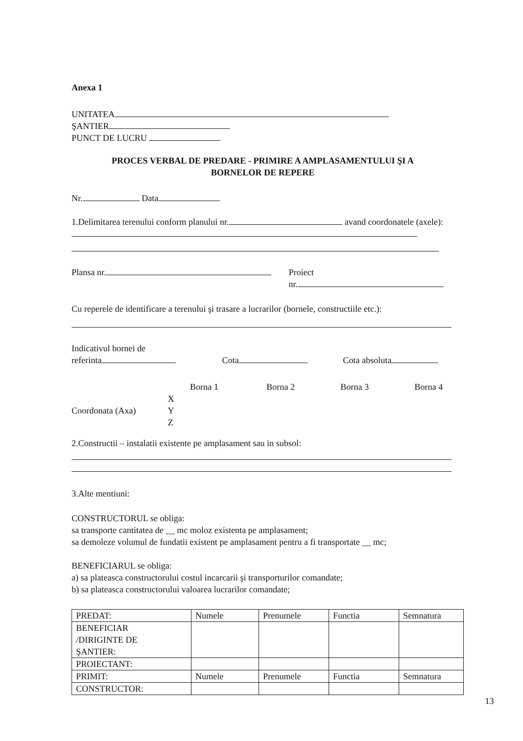Anexa 1
UNITATEA
ŞANTIER
PUNCT DE LUCRU
PROCES VERBAL DE PREDARE - PRIMIRE A AMPLASAMENTULUI ŞI A
BORNELOR DE REPERE
Nr. Data
1.Delimitarea terenului conform planului nr. avand coordonatele (axele):
Plansa nr. Proiect
nr.
Cu reperele de identificare a terenului şi trasare a lucrarilor (bornele, constructiile etc.):
Indicativul bornei de
referinta
Cota
Cota absoluta
Borna 1 Borna 2 Borna 3 Borna 4
Coordonata (Axa)
X
Y
Z
2.Constructii – instalatii existente pe amplasament sau in subsol:
3.Alte mentiuni:
CONSTRUCTORUL se obliga:
sa transporte cantitatea de __ mc moloz existenta pe amplasament;
sa demoleze volumul de fundatii existent pe amplasament pentru a fi transportate __ mc;
BENEFICIARUL se obliga:
a) sa plateasca constructorului costul incarcarii şi transporturilor comandate;
b) sa plateasca constructorului valoarea lucrarilor comandate;
| PREDAT: | Numele | Prenumele | Functia | Semnatura |
| BENEFICIAR /DIRIGINTE DE ŞANTIER: | | | | |
| PROIECTANT: | | | | |
| PRIMIT: | Numele | Prenumele | Functia | Semnatura |
| CONSTRUCTOR: | | | | |
13